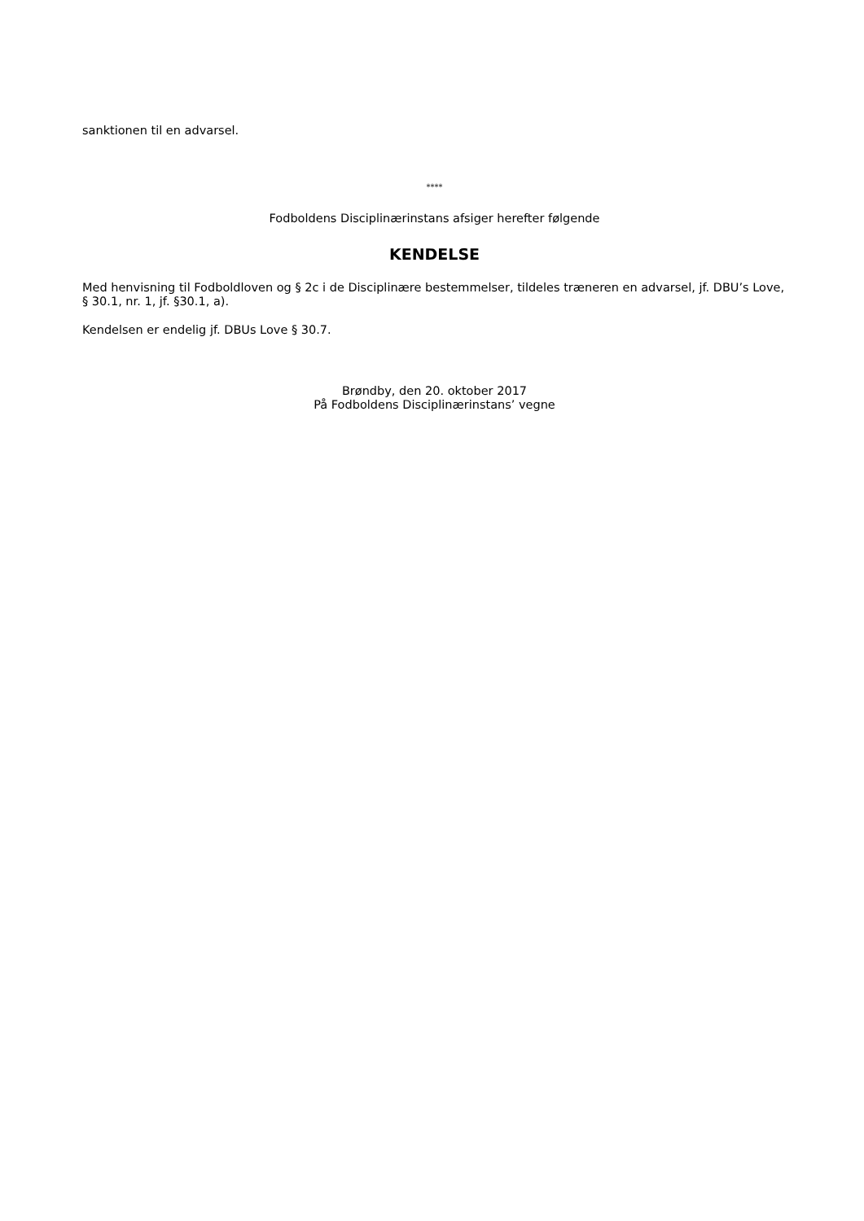sanktionen til en advarsel.
****
Fodboldens Disciplinærinstans afsiger herefter følgende
KENDELSE
Med henvisning til Fodboldloven og § 2c i de Disciplinære bestemmelser, tildeles træneren en advarsel, jf. DBU’s Love, § 30.1, nr. 1, jf. §30.1, a).
Kendelsen er endelig jf. DBUs Love § 30.7.
Brøndby, den 20. oktober 2017
På Fodboldens Disciplinærinstans’ vegne